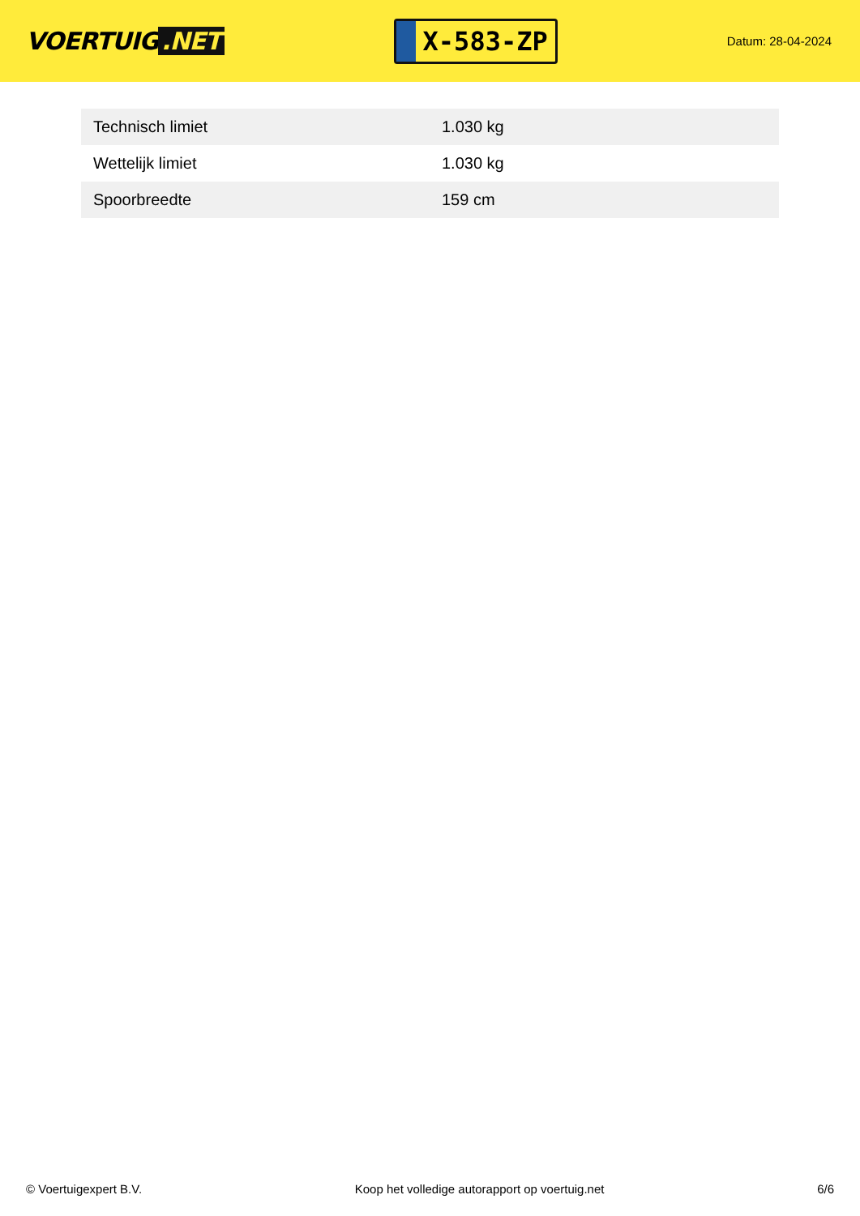VOERTUIG.NET
X-583-ZP
Datum: 28-04-2024
| Technisch limiet | 1.030 kg |
| Wettelijk limiet | 1.030 kg |
| Spoorbreedte | 159 cm |
© Voertuigexpert B.V. Koop het volledige autorapport op voertuig.net 6/6